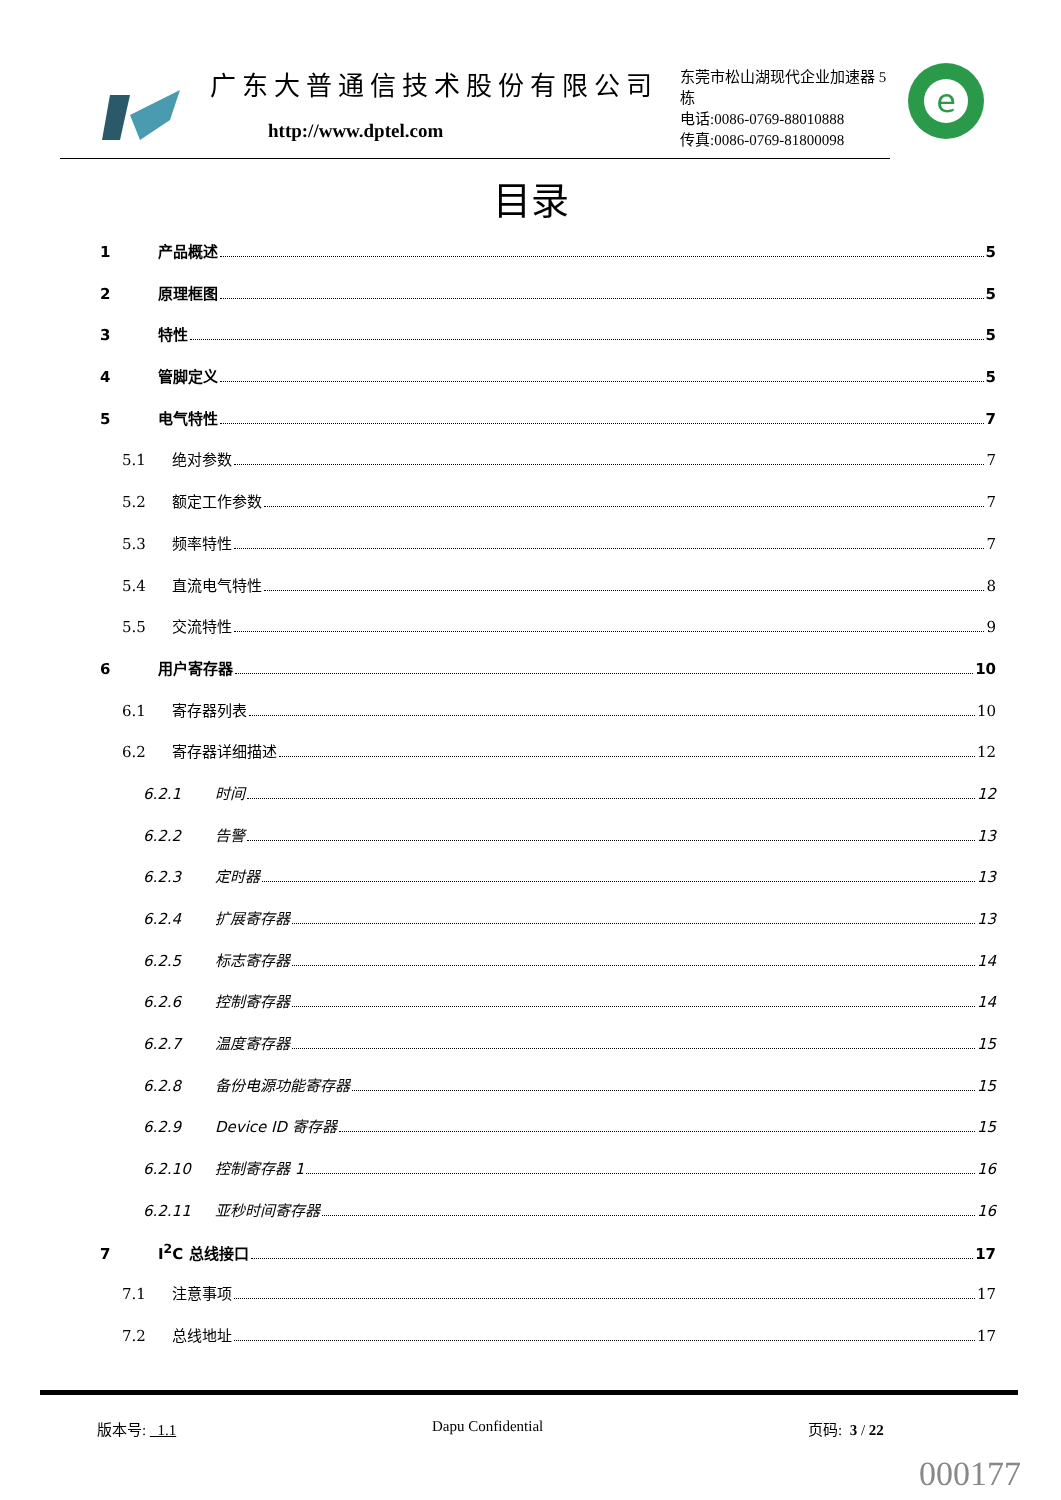广东大普通信技术股份有限公司
http://www.dptel.com
东莞市松山湖现代企业加速器 5 栋
电话:0086-0769-88010888
传真:0086-0769-81800098
e
目录
1 产品概述 5
2 原理框图 5
3 特性 5
4 管脚定义 5
5 电气特性 7
5.1 绝对参数 7
5.2 额定工作参数 7
5.3 频率特性 7
5.4 直流电气特性 8
5.5 交流特性 9
6 用户寄存器 10
6.1 寄存器列表 10
6.2 寄存器详细描述 12
6.2.1 时间 12
6.2.2 告警 13
6.2.3 定时器 13
6.2.4 扩展寄存器 13
6.2.5 标志寄存器 14
6.2.6 控制寄存器 14
6.2.7 温度寄存器 15
6.2.8 备份电源功能寄存器 15
6.2.9 Device ID 寄存器 15
6.2.10 控制寄存器 1 16
6.2.11 亚秒时间寄存器 16
7 I<sup>2</sup>C 总线接口 17
7.1 注意事项 17
7.2 总线地址 17
版本号: 1.1 Dapu Confidential 页码: 3 / 22
000177